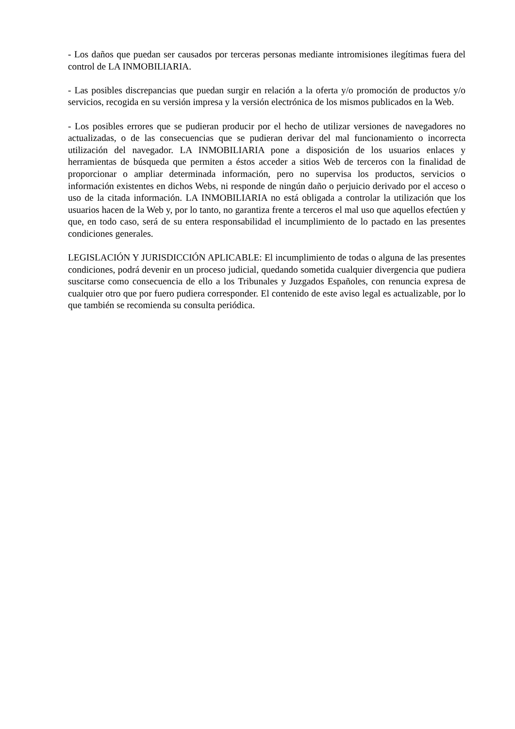- Los daños que puedan ser causados por terceras personas mediante intromisiones ilegítimas fuera del control de LA INMOBILIARIA.
- Las posibles discrepancias que puedan surgir en relación a la oferta y/o promoción de productos y/o servicios, recogida en su versión impresa y la versión electrónica de los mismos publicados en la Web.
- Los posibles errores que se pudieran producir por el hecho de utilizar versiones de navegadores no actualizadas, o de las consecuencias que se pudieran derivar del mal funcionamiento o incorrecta utilización del navegador. LA INMOBILIARIA pone a disposición de los usuarios enlaces y herramientas de búsqueda que permiten a éstos acceder a sitios Web de terceros con la finalidad de proporcionar o ampliar determinada información, pero no supervisa los productos, servicios o información existentes en dichos Webs, ni responde de ningún daño o perjuicio derivado por el acceso o uso de la citada información. LA INMOBILIARIA no está obligada a controlar la utilización que los usuarios hacen de la Web y, por lo tanto, no garantiza frente a terceros el mal uso que aquellos efectúen y que, en todo caso, será de su entera responsabilidad el incumplimiento de lo pactado en las presentes condiciones generales.
LEGISLACIÓN Y JURISDICCIÓN APLICABLE: El incumplimiento de todas o alguna de las presentes condiciones, podrá devenir en un proceso judicial, quedando sometida cualquier divergencia que pudiera suscitarse como consecuencia de ello a los Tribunales y Juzgados Españoles, con renuncia expresa de cualquier otro que por fuero pudiera corresponder. El contenido de este aviso legal es actualizable, por lo que también se recomienda su consulta periódica.